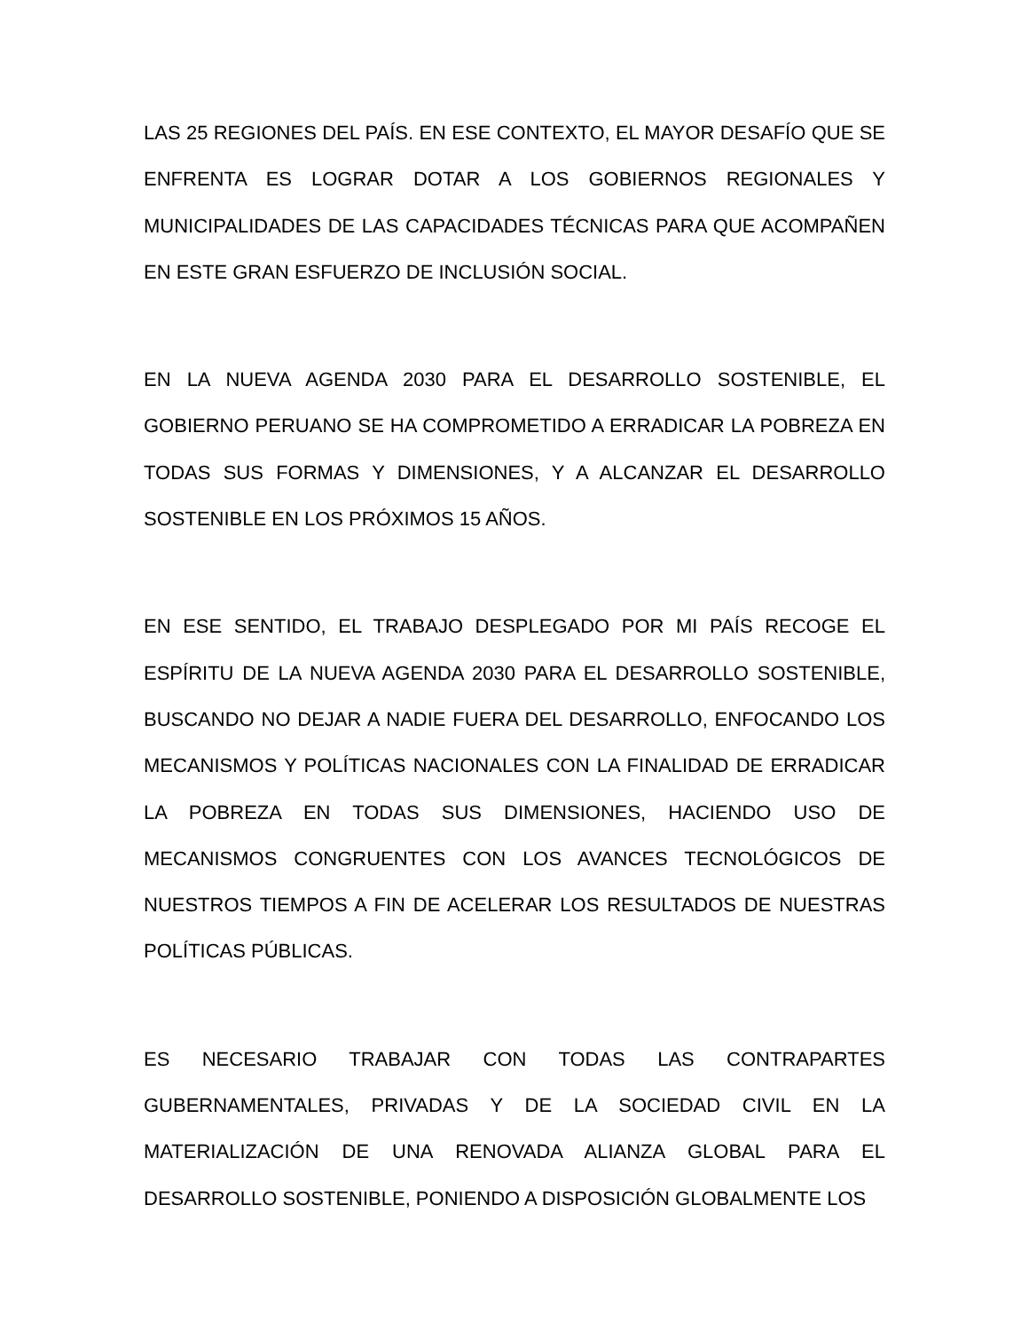LAS 25 REGIONES DEL PAÍS. EN ESE CONTEXTO, EL MAYOR DESAFÍO QUE SE ENFRENTA ES LOGRAR DOTAR A LOS GOBIERNOS REGIONALES Y MUNICIPALIDADES DE LAS CAPACIDADES TÉCNICAS PARA QUE ACOMPAÑEN EN ESTE GRAN ESFUERZO DE INCLUSIÓN SOCIAL.
EN LA NUEVA AGENDA 2030 PARA EL DESARROLLO SOSTENIBLE, EL GOBIERNO PERUANO SE HA COMPROMETIDO A ERRADICAR LA POBREZA EN TODAS SUS FORMAS Y DIMENSIONES, Y A ALCANZAR EL DESARROLLO SOSTENIBLE EN LOS PRÓXIMOS 15 AÑOS.
EN ESE SENTIDO, EL TRABAJO DESPLEGADO POR MI PAÍS RECOGE EL ESPÍRITU DE LA NUEVA AGENDA 2030 PARA EL DESARROLLO SOSTENIBLE, BUSCANDO NO DEJAR A NADIE FUERA DEL DESARROLLO, ENFOCANDO LOS MECANISMOS Y POLÍTICAS NACIONALES CON LA FINALIDAD DE ERRADICAR LA POBREZA EN TODAS SUS DIMENSIONES, HACIENDO USO DE MECANISMOS CONGRUENTES CON LOS AVANCES TECNOLÓGICOS DE NUESTROS TIEMPOS A FIN DE ACELERAR LOS RESULTADOS DE NUESTRAS POLÍTICAS PÚBLICAS.
ES NECESARIO TRABAJAR CON TODAS LAS CONTRAPARTES GUBERNAMENTALES, PRIVADAS Y DE LA SOCIEDAD CIVIL EN LA MATERIALIZACIÓN DE UNA RENOVADA ALIANZA GLOBAL PARA EL DESARROLLO SOSTENIBLE, PONIENDO A DISPOSICIÓN GLOBALMENTE LOS